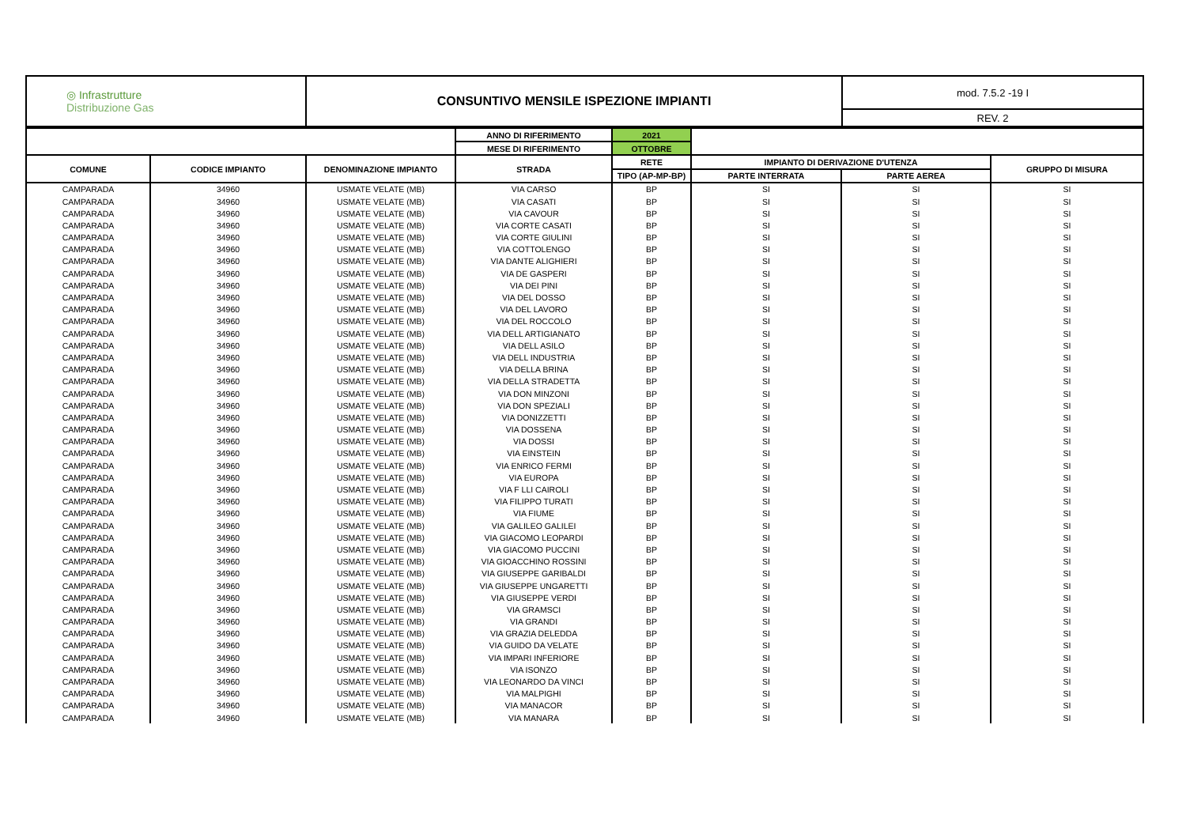| ◎ Infrastrutture Distribuzione Gas | CONSUNTIVO MENSILE ISPEZIONE IMPIANTI | mod. 7.5.2 -19 I |
| | | REV. 2 |
| | | | ANNO DI RIFERIMENTO | 2021 | | | |
| | | | MESE DI RIFERIMENTO | OTTOBRE | | | |
| COMUNE | CODICE IMPIANTO | DENOMINAZIONE IMPIANTO | STRADA | RETE | IMPIANTO DI DERIVAZIONE D'UTENZA | | GRUPPO DI MISURA |
| | | | | TIPO (AP-MP-BP) | PARTE INTERRATA | PARTE AEREA | |
| CAMPARADA | 34960 | USMATE VELATE (MB) | VIA CARSO | BP | SI | SI | SI |
| CAMPARADA | 34960 | USMATE VELATE (MB) | VIA CASATI | BP | SI | SI | SI |
| CAMPARADA | 34960 | USMATE VELATE (MB) | VIA CAVOUR | BP | SI | SI | SI |
| CAMPARADA | 34960 | USMATE VELATE (MB) | VIA CORTE CASATI | BP | SI | SI | SI |
| CAMPARADA | 34960 | USMATE VELATE (MB) | VIA CORTE GIULINI | BP | SI | SI | SI |
| CAMPARADA | 34960 | USMATE VELATE (MB) | VIA COTTOLENGO | BP | SI | SI | SI |
| CAMPARADA | 34960 | USMATE VELATE (MB) | VIA DANTE ALIGHIERI | BP | SI | SI | SI |
| CAMPARADA | 34960 | USMATE VELATE (MB) | VIA DE GASPERI | BP | SI | SI | SI |
| CAMPARADA | 34960 | USMATE VELATE (MB) | VIA DEI PINI | BP | SI | SI | SI |
| CAMPARADA | 34960 | USMATE VELATE (MB) | VIA DEL DOSSO | BP | SI | SI | SI |
| CAMPARADA | 34960 | USMATE VELATE (MB) | VIA DEL LAVORO | BP | SI | SI | SI |
| CAMPARADA | 34960 | USMATE VELATE (MB) | VIA DEL ROCCOLO | BP | SI | SI | SI |
| CAMPARADA | 34960 | USMATE VELATE (MB) | VIA DELL ARTIGIANATO | BP | SI | SI | SI |
| CAMPARADA | 34960 | USMATE VELATE (MB) | VIA DELL ASILO | BP | SI | SI | SI |
| CAMPARADA | 34960 | USMATE VELATE (MB) | VIA DELL INDUSTRIA | BP | SI | SI | SI |
| CAMPARADA | 34960 | USMATE VELATE (MB) | VIA DELLA BRINA | BP | SI | SI | SI |
| CAMPARADA | 34960 | USMATE VELATE (MB) | VIA DELLA STRADETTA | BP | SI | SI | SI |
| CAMPARADA | 34960 | USMATE VELATE (MB) | VIA DON MINZONI | BP | SI | SI | SI |
| CAMPARADA | 34960 | USMATE VELATE (MB) | VIA DON SPEZIALI | BP | SI | SI | SI |
| CAMPARADA | 34960 | USMATE VELATE (MB) | VIA DONIZZETTI | BP | SI | SI | SI |
| CAMPARADA | 34960 | USMATE VELATE (MB) | VIA DOSSENA | BP | SI | SI | SI |
| CAMPARADA | 34960 | USMATE VELATE (MB) | VIA DOSSI | BP | SI | SI | SI |
| CAMPARADA | 34960 | USMATE VELATE (MB) | VIA EINSTEIN | BP | SI | SI | SI |
| CAMPARADA | 34960 | USMATE VELATE (MB) | VIA ENRICO FERMI | BP | SI | SI | SI |
| CAMPARADA | 34960 | USMATE VELATE (MB) | VIA EUROPA | BP | SI | SI | SI |
| CAMPARADA | 34960 | USMATE VELATE (MB) | VIA F LLI CAIROLI | BP | SI | SI | SI |
| CAMPARADA | 34960 | USMATE VELATE (MB) | VIA FILIPPO TURATI | BP | SI | SI | SI |
| CAMPARADA | 34960 | USMATE VELATE (MB) | VIA FIUME | BP | SI | SI | SI |
| CAMPARADA | 34960 | USMATE VELATE (MB) | VIA GALILEO GALILEI | BP | SI | SI | SI |
| CAMPARADA | 34960 | USMATE VELATE (MB) | VIA GIACOMO LEOPARDI | BP | SI | SI | SI |
| CAMPARADA | 34960 | USMATE VELATE (MB) | VIA GIACOMO PUCCINI | BP | SI | SI | SI |
| CAMPARADA | 34960 | USMATE VELATE (MB) | VIA GIOACCHINO ROSSINI | BP | SI | SI | SI |
| CAMPARADA | 34960 | USMATE VELATE (MB) | VIA GIUSEPPE GARIBALDI | BP | SI | SI | SI |
| CAMPARADA | 34960 | USMATE VELATE (MB) | VIA GIUSEPPE UNGARETTI | BP | SI | SI | SI |
| CAMPARADA | 34960 | USMATE VELATE (MB) | VIA GIUSEPPE VERDI | BP | SI | SI | SI |
| CAMPARADA | 34960 | USMATE VELATE (MB) | VIA GRAMSCI | BP | SI | SI | SI |
| CAMPARADA | 34960 | USMATE VELATE (MB) | VIA GRANDI | BP | SI | SI | SI |
| CAMPARADA | 34960 | USMATE VELATE (MB) | VIA GRAZIA DELEDDA | BP | SI | SI | SI |
| CAMPARADA | 34960 | USMATE VELATE (MB) | VIA GUIDO DA VELATE | BP | SI | SI | SI |
| CAMPARADA | 34960 | USMATE VELATE (MB) | VIA IMPARI INFERIORE | BP | SI | SI | SI |
| CAMPARADA | 34960 | USMATE VELATE (MB) | VIA ISONZO | BP | SI | SI | SI |
| CAMPARADA | 34960 | USMATE VELATE (MB) | VIA LEONARDO DA VINCI | BP | SI | SI | SI |
| CAMPARADA | 34960 | USMATE VELATE (MB) | VIA MALPIGHI | BP | SI | SI | SI |
| CAMPARADA | 34960 | USMATE VELATE (MB) | VIA MANACOR | BP | SI | SI | SI |
| CAMPARADA | 34960 | USMATE VELATE (MB) | VIA MANARA | BP | SI | SI | SI |